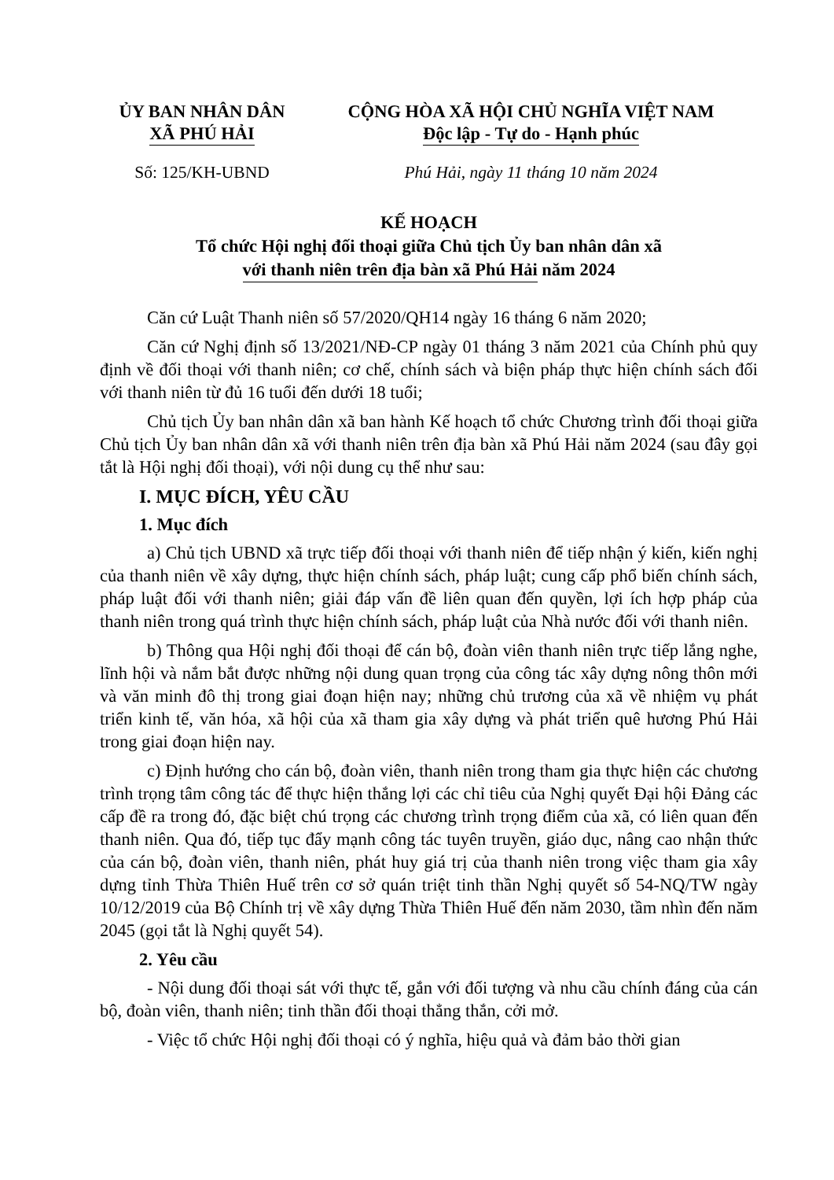ỦY BAN NHÂN DÂN
XÃ PHÚ HẢI
CỘNG HÒA XÃ HỘI CHỦ NGHĨA VIỆT NAM
Độc lập - Tự do - Hạnh phúc
Số: 125/KH-UBND Phú Hải, ngày 11 tháng 10 năm 2024
KẾ HOẠCH
Tổ chức Hội nghị đối thoại giữa Chủ tịch Ủy ban nhân dân xã
với thanh niên trên địa bàn xã Phú Hải năm 2024
Căn cứ Luật Thanh niên số 57/2020/QH14 ngày 16 tháng 6 năm 2020;
Căn cứ Nghị định số 13/2021/NĐ-CP ngày 01 tháng 3 năm 2021 của Chính phủ quy định về đối thoại với thanh niên; cơ chế, chính sách và biện pháp thực hiện chính sách đối với thanh niên từ đủ 16 tuổi đến dưới 18 tuổi;
Chủ tịch Ủy ban nhân dân xã ban hành Kế hoạch tổ chức Chương trình đối thoại giữa Chủ tịch Ủy ban nhân dân xã với thanh niên trên địa bàn xã Phú Hải năm 2024 (sau đây gọi tắt là Hội nghị đối thoại), với nội dung cụ thể như sau:
I. MỤC ĐÍCH, YÊU CẦU
1. Mục đích
a) Chủ tịch UBND xã trực tiếp đối thoại với thanh niên để tiếp nhận ý kiến, kiến nghị của thanh niên về xây dựng, thực hiện chính sách, pháp luật; cung cấp phổ biến chính sách, pháp luật đối với thanh niên; giải đáp vấn đề liên quan đến quyền, lợi ích hợp pháp của thanh niên trong quá trình thực hiện chính sách, pháp luật của Nhà nước đối với thanh niên.
b) Thông qua Hội nghị đối thoại để cán bộ, đoàn viên thanh niên trực tiếp lắng nghe, lĩnh hội và nắm bắt được những nội dung quan trọng của công tác xây dựng nông thôn mới và văn minh đô thị trong giai đoạn hiện nay; những chủ trương của xã về nhiệm vụ phát triển kinh tế, văn hóa, xã hội của xã tham gia xây dựng và phát triển quê hương Phú Hải trong giai đoạn hiện nay.
c) Định hướng cho cán bộ, đoàn viên, thanh niên trong tham gia thực hiện các chương trình trọng tâm công tác để thực hiện thắng lợi các chỉ tiêu của Nghị quyết Đại hội Đảng các cấp đề ra trong đó, đặc biệt chú trọng các chương trình trọng điểm của xã, có liên quan đến thanh niên. Qua đó, tiếp tục đẩy mạnh công tác tuyên truyền, giáo dục, nâng cao nhận thức của cán bộ, đoàn viên, thanh niên, phát huy giá trị của thanh niên trong việc tham gia xây dựng tỉnh Thừa Thiên Huế trên cơ sở quán triệt tinh thần Nghị quyết số 54-NQ/TW ngày 10/12/2019 của Bộ Chính trị về xây dựng Thừa Thiên Huế đến năm 2030, tầm nhìn đến năm 2045 (gọi tắt là Nghị quyết 54).
2. Yêu cầu
- Nội dung đối thoại sát với thực tế, gắn với đối tượng và nhu cầu chính đáng của cán bộ, đoàn viên, thanh niên; tinh thần đối thoại thẳng thắn, cởi mở.
- Việc tổ chức Hội nghị đối thoại có ý nghĩa, hiệu quả và đảm bảo thời gian